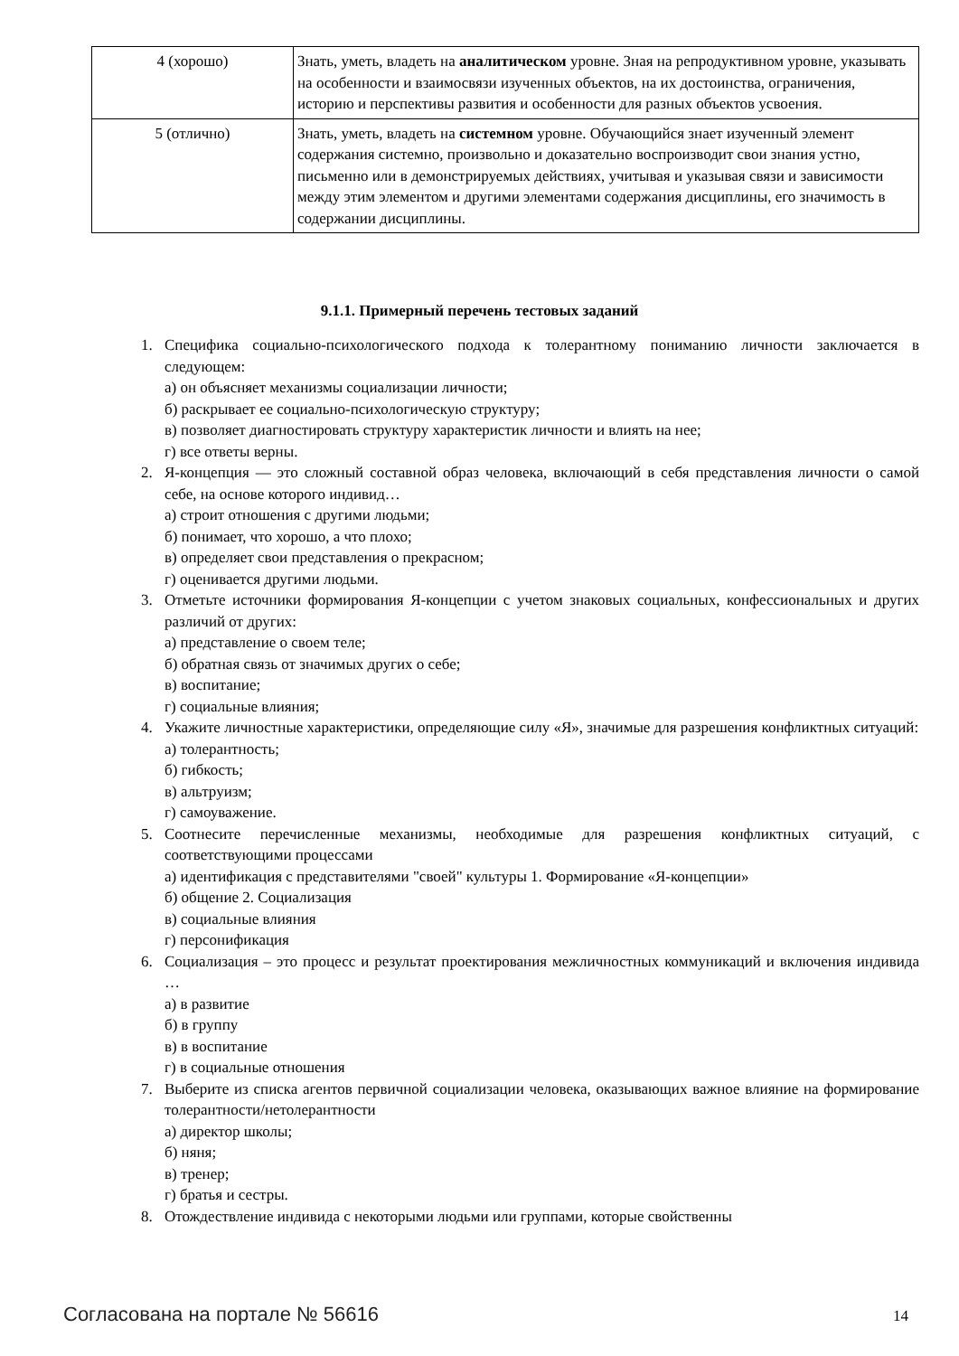| 4 (хорошо) | Знать, уметь, владеть на аналитическом уровне. Зная на репродуктивном уровне, указывать на особенности и взаимосвязи изученных объектов, на их достоинства, ограничения, историю и перспективы развития и особенности для разных объектов усвоения. |
| 5 (отлично) | Знать, уметь, владеть на системном уровне. Обучающийся знает изученный элемент содержания системно, произвольно и доказательно воспроизводит свои знания устно, письменно или в демонстрируемых действиях, учитывая и указывая связи и зависимости между этим элементом и другими элементами содержания дисциплины, его значимость в содержании дисциплины. |
9.1.1. Примерный перечень тестовых заданий
1. Специфика социально-психологического подхода к толерантному пониманию личности заключается в следующем:
а) он объясняет механизмы социализации личности;
б) раскрывает ее социально-психологическую структуру;
в) позволяет диагностировать структуру характеристик личности и влиять на нее;
г) все ответы верны.
2. Я-концепция — это сложный составной образ человека, включающий в себя представления личности о самой себе, на основе которого индивид…
а) строит отношения с другими людьми;
б) понимает, что хорошо, а что плохо;
в) определяет свои представления о прекрасном;
г) оценивается другими людьми.
3. Отметьте источники формирования Я-концепции с учетом знаковых социальных, конфессиональных и других различий от других:
а) представление о своем теле;
б) обратная связь от значимых других о себе;
в) воспитание;
г) социальные влияния;
4. Укажите личностные характеристики, определяющие силу «Я», значимые для разрешения конфликтных ситуаций:
а) толерантность;
б) гибкость;
в) альтруизм;
г) самоуважение.
5. Соотнесите перечисленные механизмы, необходимые для разрешения конфликтных ситуаций, с соответствующими процессами
а) идентификация с представителями "своей" культуры 1. Формирование «Я-концепции»
б) общение 2. Социализация
в) социальные влияния
г) персонификация
6. Социализация – это процесс и результат проектирования межличностных коммуникаций и включения индивида …
а) в развитие
б) в группу
в) в воспитание
г) в социальные отношения
7. Выберите из списка агентов первичной социализации человека, оказывающих важное влияние на формирование толерантности/нетолерантности
а) директор школы;
б) няня;
в) тренер;
г) братья и сестры.
8. Отождествление индивида с некоторыми людьми или группами, которые свойственны
Согласована на портале № 56616 14